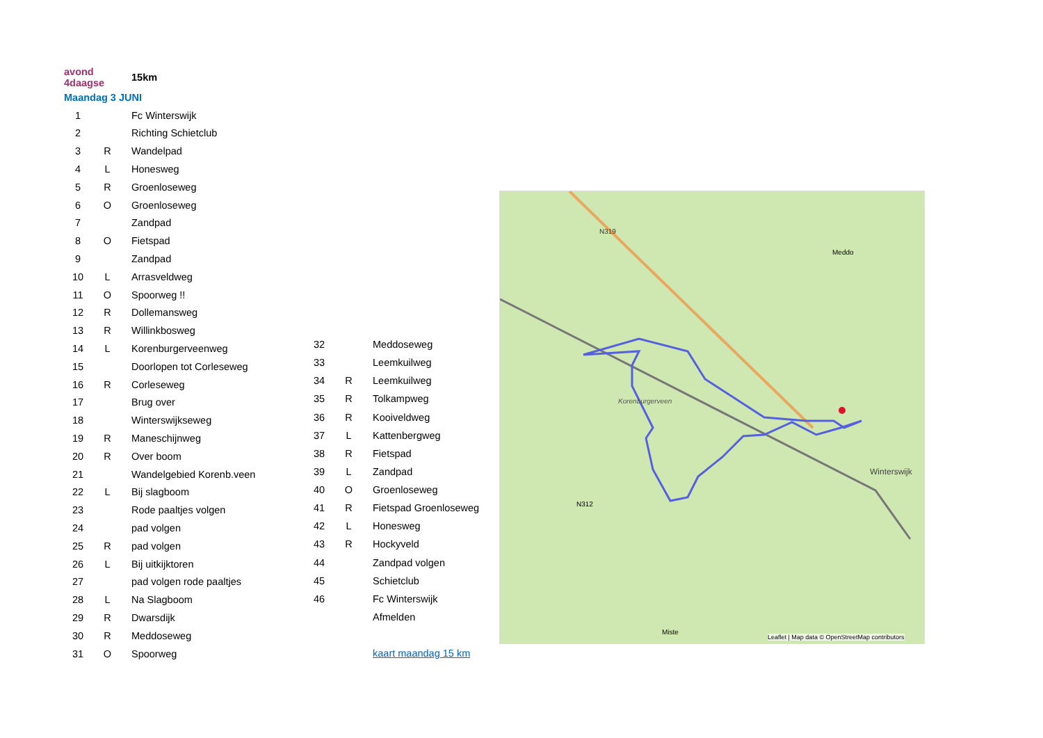| avond 4daagse | | 15km |
| Maandag 3 JUNI | | |
| 1 | | Fc Winterswijk |
| 2 | | Richting Schietclub |
| 3 | R | Wandelpad |
| 4 | L | Honesweg |
| 5 | R | Groenloseweg |
| 6 | O | Groenloseweg |
| 7 | | Zandpad |
| 8 | O | Fietspad |
| 9 | | Zandpad |
| 10 | L | Arrasveldweg |
| 11 | O | Spoorweg !! |
| 12 | R | Dollemansweg |
| 13 | R | Willinkbosweg |
| 14 | L | Korenburgerveenweg |
| 15 | | Doorlopen tot Corleseweg |
| 16 | R | Corleseweg |
| 17 | | Brug over |
| 18 | | Winterswijkseweg |
| 19 | R | Maneschijnweg |
| 20 | R | Over boom |
| 21 | | Wandelgebied Korenb.veen |
| 22 | L | Bij slagboom |
| 23 | | Rode paaltjes volgen |
| 24 | | pad volgen |
| 25 | R | pad volgen |
| 26 | L | Bij uitkijktoren |
| 27 | | pad volgen rode paaltjes |
| 28 | L | Na Slagboom |
| 29 | R | Dwarsdijk |
| 30 | R | Meddoseweg |
| 31 | O | Spoorweg |
| 32 | | Meddoseweg |
| 33 | | Leemkuilweg |
| 34 | R | Leemkuilweg |
| 35 | R | Tolkampweg |
| 36 | R | Kooiveldweg |
| 37 | L | Kattenbergweg |
| 38 | R | Fietspad |
| 39 | L | Zandpad |
| 40 | O | Groenloseweg |
| 41 | R | Fietspad Groenloseweg |
| 42 | L | Honesweg |
| 43 | R | Hockyveld |
| 44 | | Zandpad volgen |
| 45 | | Schietclub |
| 46 | | Fc Winterswijk |
| | | Afmelden |
| | | kaart maandag 15 km |
N312
N319
Meddo
Korenburgerveen
Winterswijk
Miste
Leaflet | Map data © OpenStreetMap contributors